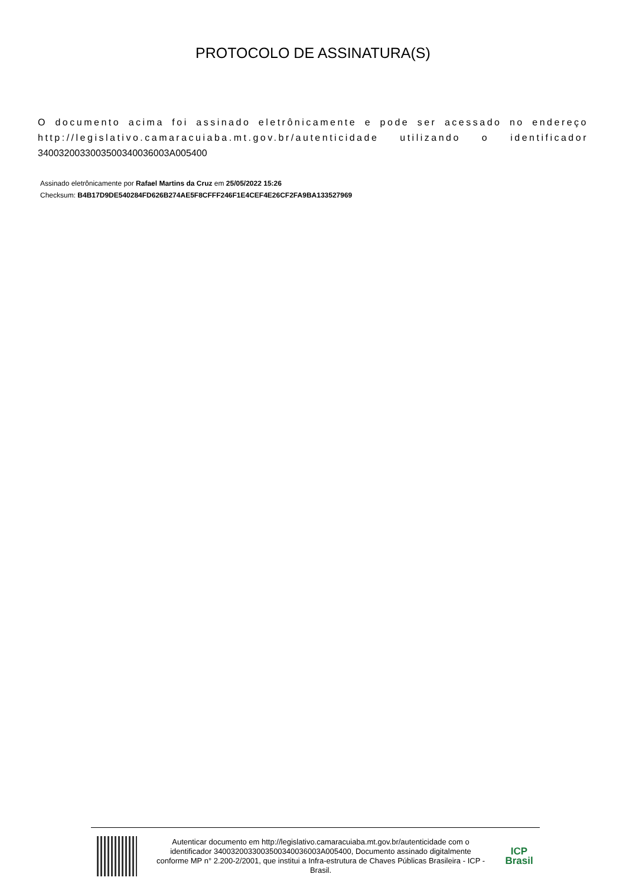PROTOCOLO DE ASSINATURA(S)
O documento acima foi assinado eletrônicamente e pode ser acessado no endereço http://legislativo.camaracuiaba.mt.gov.br/autenticidade utilizando o identificador 3400320033003500340036003A005400
Assinado eletrônicamente por Rafael Martins da Cruz em 25/05/2022 15:26
Checksum: B4B17D9DE540284FD626B274AE5F8CFFF246F1E4CEF4E26CF2FA9BA133527969
Autenticar documento em http://legislativo.camaracuiaba.mt.gov.br/autenticidade com o identificador 3400320033003500340036003A005400, Documento assinado digitalmente conforme MP n° 2.200-2/2001, que institui a Infra-estrutura de Chaves Públicas Brasileira - ICP - Brasil.
ICP
Brasil